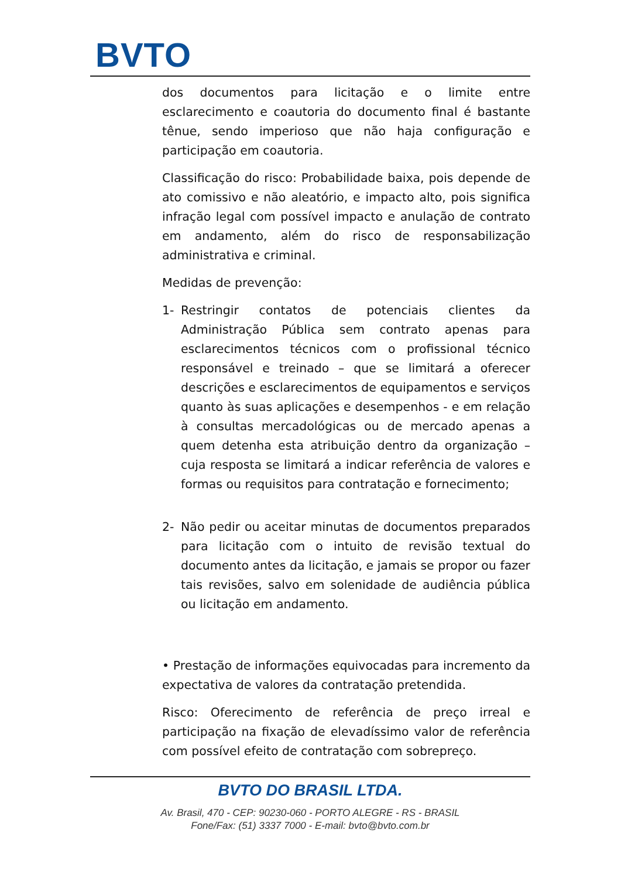BVTO
dos documentos para licitação e o limite entre esclarecimento e coautoria do documento final é bastante tênue, sendo imperioso que não haja configuração e participação em coautoria.
Classificação do risco: Probabilidade baixa, pois depende de ato comissivo e não aleatório, e impacto alto, pois significa infração legal com possível impacto e anulação de contrato em andamento, além do risco de responsabilização administrativa e criminal.
Medidas de prevenção:
1- Restringir contatos de potenciais clientes da Administração Pública sem contrato apenas para esclarecimentos técnicos com o profissional técnico responsável e treinado – que se limitará a oferecer descrições e esclarecimentos de equipamentos e serviços quanto às suas aplicações e desempenhos - e em relação à consultas mercadológicas ou de mercado apenas a quem detenha esta atribuição dentro da organização – cuja resposta se limitará a indicar referência de valores e formas ou requisitos para contratação e fornecimento;
2- Não pedir ou aceitar minutas de documentos preparados para licitação com o intuito de revisão textual do documento antes da licitação, e jamais se propor ou fazer tais revisões, salvo em solenidade de audiência pública ou licitação em andamento.
• Prestação de informações equivocadas para incremento da expectativa de valores da contratação pretendida.
Risco: Oferecimento de referência de preço irreal e participação na fixação de elevadíssimo valor de referência com possível efeito de contratação com sobrepreço.
BVTO DO BRASIL LTDA.
Av. Brasil, 470 - CEP: 90230-060 - PORTO ALEGRE - RS - BRASIL
Fone/Fax: (51) 3337 7000 - E-mail: bvto@bvto.com.br